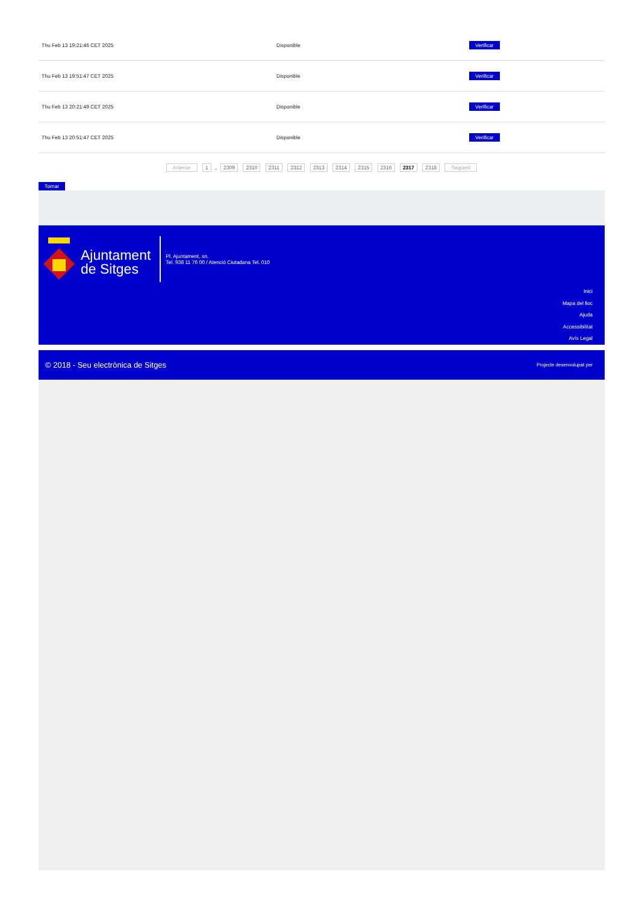| Thu Feb 13 19:21:46 CET 2025 | Disponible | Verificar |
| Thu Feb 13 19:51:47 CET 2025 | Disponible | Verificar |
| Thu Feb 13 20:21:49 CET 2025 | Disponible | Verificar |
| Thu Feb 13 20:51:47 CET 2025 | Disponible | Verificar |
Anterior 1 .. 2309 2310 2311 2312 2313 2314 2315 2316 2317 2318 Següent
Tornar
Ajuntament
de Sitges
Pl. Ajuntament, sn.
Tel. 938 11 76 00 / Atenció Ciutadana Tel. 010
Inici
Mapa del lloc
Ajuda
Accessibilitat
Avís Legal
© 2018 - Seu electrònica de Sitges Projecte desenvolupat per